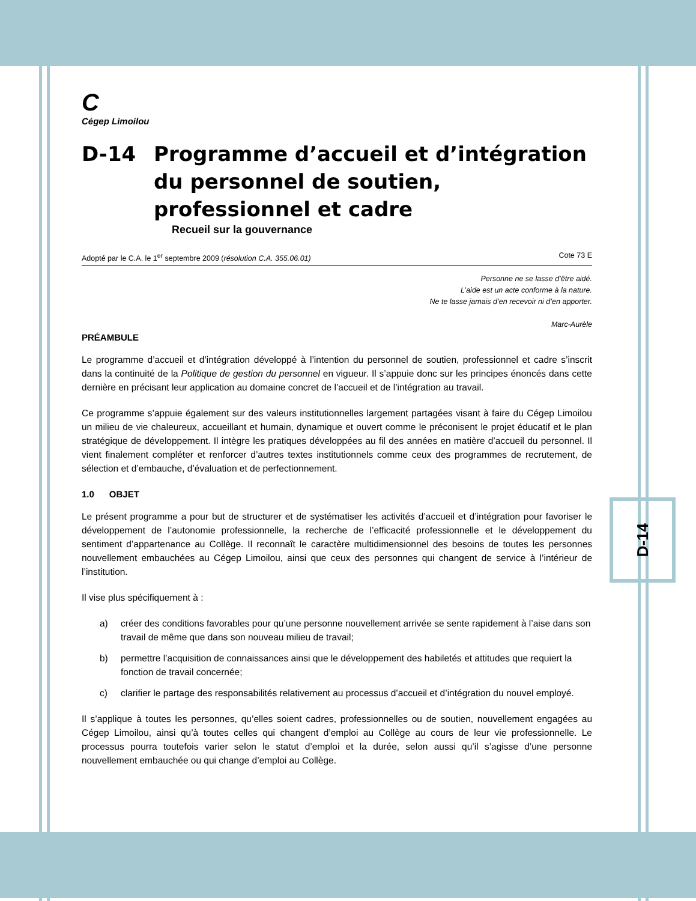C
Cégep Limoilou
D-14 Programme d’accueil et d’intégration du personnel de soutien, professionnel et cadre
Recueil sur la gouvernance
Adopté par le C.A. le 1<sup>er</sup> septembre 2009 (résolution C.A. 355.06.01) Cote 73 E
Personne ne se lasse d’être aidé.
L’aide est un acte conforme à la nature.
Ne te lasse jamais d’en recevoir ni d’en apporter.
Marc-Aurèle
PRÉAMBULE
Le programme d’accueil et d’intégration développé à l’intention du personnel de soutien, professionnel et cadre s’inscrit dans la continuité de la Politique de gestion du personnel en vigueur. Il s’appuie donc sur les principes énoncés dans cette dernière en précisant leur application au domaine concret de l’accueil et de l’intégration au travail.
Ce programme s’appuie également sur des valeurs institutionnelles largement partagées visant à faire du Cégep Limoilou un milieu de vie chaleureux, accueillant et humain, dynamique et ouvert comme le préconisent le projet éducatif et le plan stratégique de développement. Il intègre les pratiques développées au fil des années en matière d’accueil du personnel. Il vient finalement compléter et renforcer d’autres textes institutionnels comme ceux des programmes de recrutement, de sélection et d’embauche, d’évaluation et de perfectionnement.
1.0 OBJET
Le présent programme a pour but de structurer et de systématiser les activités d’accueil et d’intégration pour favoriser le développement de l’autonomie professionnelle, la recherche de l’efficacité professionnelle et le développement du sentiment d’appartenance au Collège. Il reconnaît le caractère multidimensionnel des besoins de toutes les personnes nouvellement embauchées au Cégep Limoilou, ainsi que ceux des personnes qui changent de service à l’intérieur de l’institution.
Il vise plus spécifiquement à :
a) créer des conditions favorables pour qu’une personne nouvellement arrivée se sente rapidement à l’aise dans son travail de même que dans son nouveau milieu de travail;
b) permettre l’acquisition de connaissances ainsi que le développement des habiletés et attitudes que requiert la fonction de travail concernée;
c) clarifier le partage des responsabilités relativement au processus d’accueil et d’intégration du nouvel employé.
Il s’applique à toutes les personnes, qu’elles soient cadres, professionnelles ou de soutien, nouvellement engagées au Cégep Limoilou, ainsi qu’à toutes celles qui changent d’emploi au Collège au cours de leur vie professionnelle. Le processus pourra toutefois varier selon le statut d’emploi et la durée, selon aussi qu’il s’agisse d’une personne nouvellement embauchée ou qui change d’emploi au Collège.
D-14